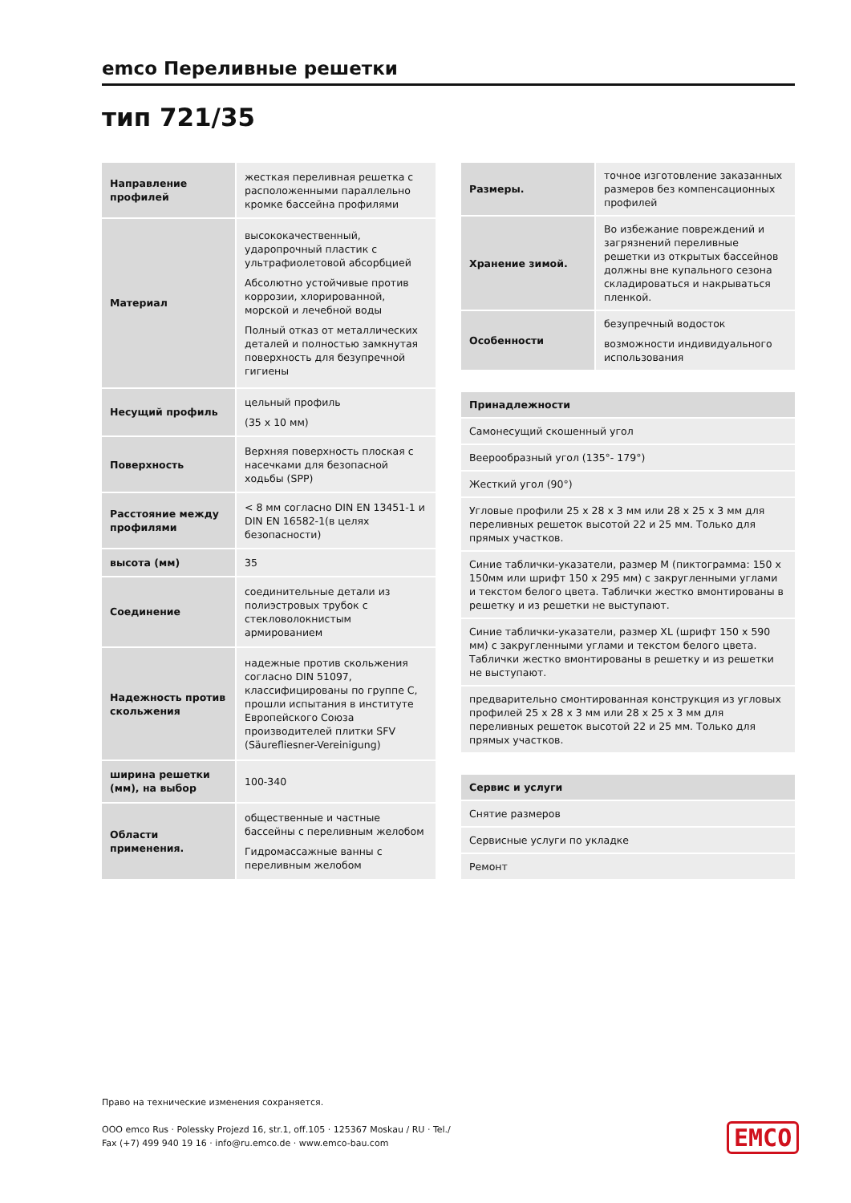emco Переливные решетки
тип 721/35
| Направление профилей | жесткая переливная решетка с расположенными параллельно кромке бассейна профилями |
| Материал | высококачественный, ударопрочный пластик с ультрафиолетовой абсорбцией Абсолютно устойчивые против коррозии, хлорированной, морской и лечебной воды Полный отказ от металлических деталей и полностью замкнутая поверхность для безупречной гигиены |
| Несущий профиль | цельный профиль (35 x 10 мм) |
| Поверхность | Верхняя поверхность плоская с насечками для безопасной ходьбы (SPP) |
| Расстояние между профилями | < 8 мм согласно DIN EN 13451-1 и DIN EN 16582-1(в целях безопасности) |
| высота (мм) | 35 |
| Соединение | соединительные детали из полиэстровых трубок с стекловолокнистым армированием |
| Надежность против скольжения | надежные против скольжения согласно DIN 51097, классифицированы по группе C, прошли испытания в институте Европейского Союза производителей плитки SFV (Säurefliesner-Vereinigung) |
| ширина решетки (мм), на выбор | 100-340 |
| Области применения. | общественные и частные бассейны с переливным желобом Гидромассажные ванны с переливным желобом |
| Размеры. | точное изготовление заказанных размеров без компенсационных профилей |
| Хранение зимой. | Во избежание повреждений и загрязнений переливные решетки из открытых бассейнов должны вне купального сезона складироваться и накрываться пленкой. |
| Особенности | безупречный водосток возможности индивидуального использования |
| Принадлежности |
| --- |
| Самонесущий скошенный угол |
| Веерообразный угол (135°- 179°) |
| Жесткий угол (90°) |
| Угловые профили 25 x 28 x 3 мм или 28 x 25 x 3 мм для переливных решеток высотой 22 и 25 мм. Только для прямых участков. |
| Синие таблички-указатели, размер M (пиктограмма: 150 x 150мм или шрифт 150 x 295 мм) с закругленными углами и текстом белого цвета. Таблички жестко вмонтированы в решетку и из решетки не выступают. |
| Синие таблички-указатели, размер XL (шрифт 150 x 590 мм) с закругленными углами и текстом белого цвета. Таблички жестко вмонтированы в решетку и из решетки не выступают. |
| предварительно смонтированная конструкция из угловых профилей 25 x 28 x 3 мм или 28 x 25 x 3 мм для переливных решеток высотой 22 и 25 мм. Только для прямых участков. |
| Сервис и услуги |
| --- |
| Снятие размеров |
| Сервисные услуги по укладке |
| Ремонт |
Право на технические изменения сохраняется.
OOO emco Rus · Polessky Projezd 16, str.1, off.105 · 125367 Moskau / RU · Tel./
Fax (+7) 499 940 19 16 · info@ru.emco.de · www.emco-bau.com
EMCO